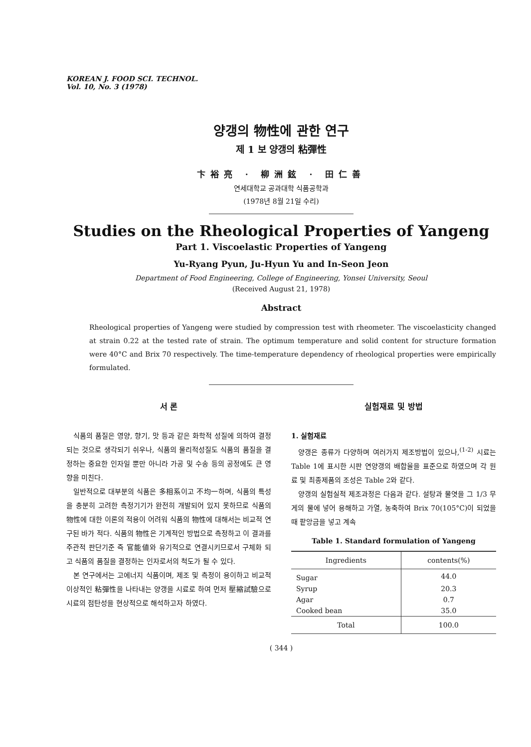KOREAN J. FOOD SCI. TECHNOL.
Vol. 10, No. 3 (1978)
양갱의 物性에 관한 연구
제 1 보 양갱의 粘彈性
卞裕亮 · 柳洲鉉 · 田仁善
연세대학교 공과대학 식품공학과
(1978년 8월 21일 수리)
Studies on the Rheological Properties of Yangeng
Part 1. Viscoelastic Properties of Yangeng
Yu-Ryang Pyun, Ju-Hyun Yu and In-Seon Jeon
Department of Food Engineering, College of Engineering, Yonsei University, Seoul
(Received August 21, 1978)
Abstract
Rheological properties of Yangeng were studied by compression test with rheometer. The viscoelasticity changed at strain 0.22 at the tested rate of strain. The optimum temperature and solid content for structure formation were 40°C and Brix 70 respectively. The time-temperature dependency of rheological properties were empirically formulated.
서 론
식품의 품질은 영양, 향기, 맛 등과 같은 화학적 성질에 의하여 결정되는 것으로 생각되기 쉬우나, 식품의 물리적성질도 식품의 품질을 결정하는 중요한 인자일 뿐만 아니라 가공 및 수송 등의 공정에도 큰 영향을 미친다.
일반적으로 대부분의 식품은 多相系이고 不均一하며, 식품의 특성을 충분히 고려한 측정기기가 완전히 개발되어 있지 못하므로 식품의 物性에 대한 이론의 적용이 어려워 식품의 物性에 대해서는 비교적 연구된 바가 적다. 식품의 物性은 기계적인 방법으로 측정하고 이 결과를 주관적 판단기준 즉 官能値와 유기적으로 연결시키므로서 구체화 되고 식품의 품질을 결정하는 인자로서의 척도가 될 수 있다.
본 연구에서는 고에너지 식품이며, 제조 및 측정이 용이하고 비교적 이상적인 粘彈性을 나타내는 양갱을 시료로 하여 먼저 壓縮試驗으로 시료의 점탄성을 현상적으로 해석하고자 하였다.
실험재료 및 방법
1. 실험재료
양갱은 종류가 다양하며 여러가지 제조방법이 있으나,<sup>(1-2)</sup> 시료는 Table 1에 표시한 시판 연양갱의 배합율을 표준으로 하였으며 각 원료 및 최종제품의 조성은 Table 2와 같다.
양갱의 실험실적 제조과정은 다음과 같다. 설탕과 물엿을 그 1/3 무게의 물에 넣어 용해하고 가열, 농축하여 Brix 70(105°C)이 되었을 때 팥앙금을 넣고 계속
Table 1. Standard formulation of Yangeng
| Ingredients | contents(%) |
| --- | --- |
| Sugar | 44.0 |
| Syrup | 20.3 |
| Agar | 0.7 |
| Cooked bean | 35.0 |
| Total | 100.0 |
( 344 )